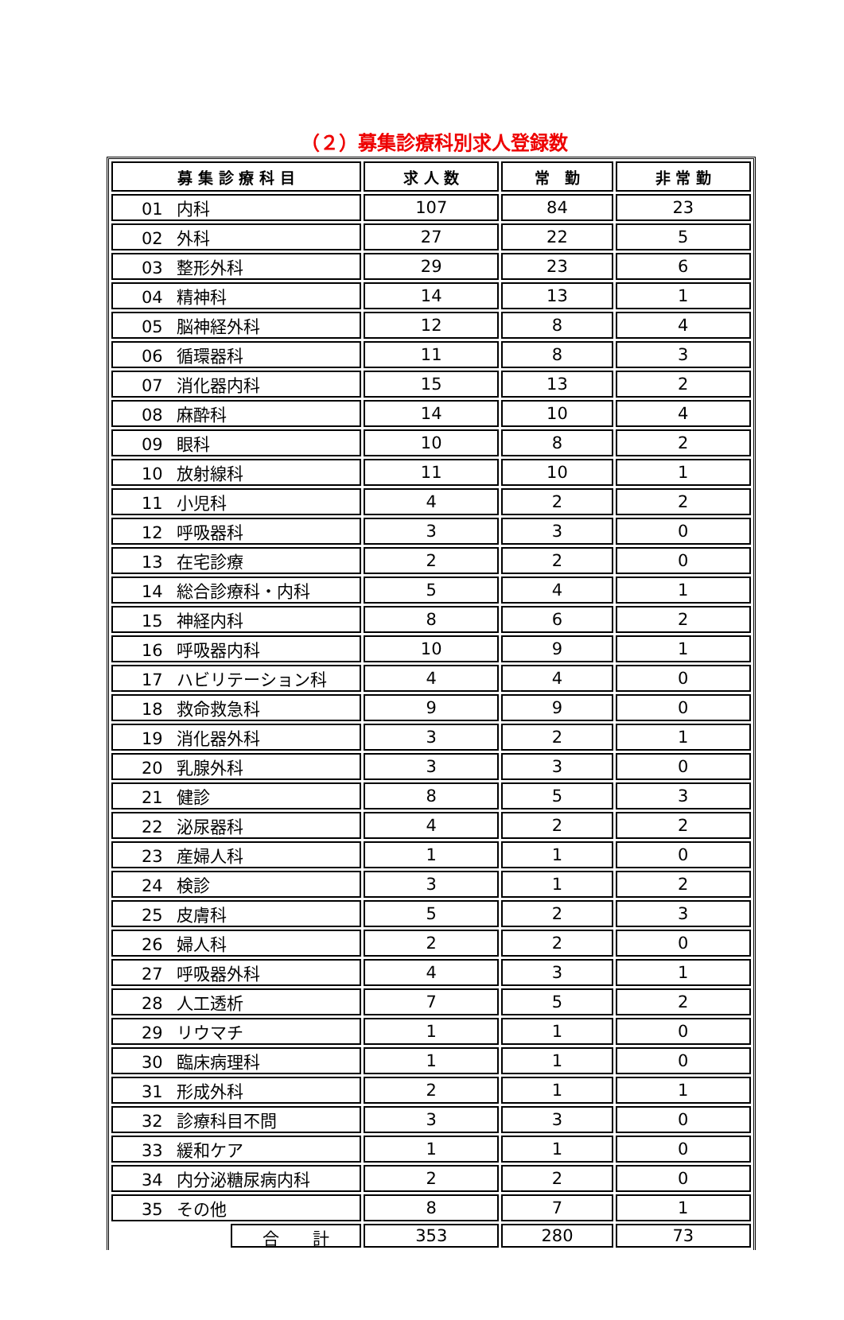（２）募集診療科別求人登録数
| 募 集 診 療 科 目 | 求 人 数 | 常 勤 | 非 常 勤 |
| --- | --- | --- | --- |
| 01 内科 | 107 | 84 | 23 |
| 02 外科 | 27 | 22 | 5 |
| 03 整形外科 | 29 | 23 | 6 |
| 04 精神科 | 14 | 13 | 1 |
| 05 脳神経外科 | 12 | 8 | 4 |
| 06 循環器科 | 11 | 8 | 3 |
| 07 消化器内科 | 15 | 13 | 2 |
| 08 麻酔科 | 14 | 10 | 4 |
| 09 眼科 | 10 | 8 | 2 |
| 10 放射線科 | 11 | 10 | 1 |
| 11 小児科 | 4 | 2 | 2 |
| 12 呼吸器科 | 3 | 3 | 0 |
| 13 在宅診療 | 2 | 2 | 0 |
| 14 総合診療科・内科 | 5 | 4 | 1 |
| 15 神経内科 | 8 | 6 | 2 |
| 16 呼吸器内科 | 10 | 9 | 1 |
| 17 ハビリテーション科 | 4 | 4 | 0 |
| 18 救命救急科 | 9 | 9 | 0 |
| 19 消化器外科 | 3 | 2 | 1 |
| 20 乳腺外科 | 3 | 3 | 0 |
| 21 健診 | 8 | 5 | 3 |
| 22 泌尿器科 | 4 | 2 | 2 |
| 23 産婦人科 | 1 | 1 | 0 |
| 24 検診 | 3 | 1 | 2 |
| 25 皮膚科 | 5 | 2 | 3 |
| 26 婦人科 | 2 | 2 | 0 |
| 27 呼吸器外科 | 4 | 3 | 1 |
| 28 人工透析 | 7 | 5 | 2 |
| 29 リウマチ | 1 | 1 | 0 |
| 30 臨床病理科 | 1 | 1 | 0 |
| 31 形成外科 | 2 | 1 | 1 |
| 32 診療科目不問 | 3 | 3 | 0 |
| 33 緩和ケア | 1 | 1 | 0 |
| 34 内分泌糖尿病内科 | 2 | 2 | 0 |
| 35 その他 | 8 | 7 | 1 |
| 合 計 | 353 | 280 | 73 |